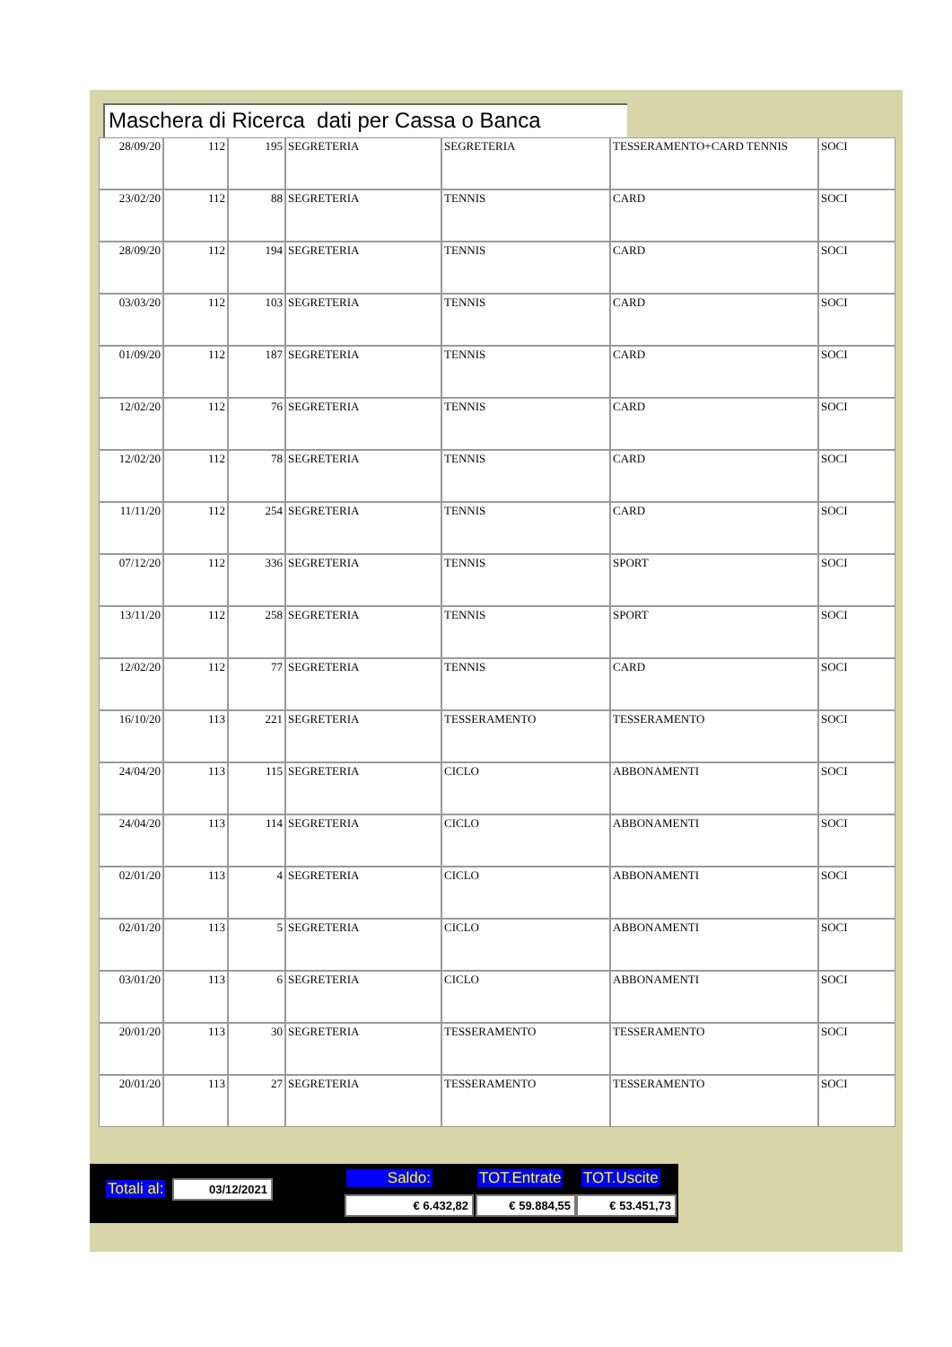Maschera di Ricerca dati per Cassa o Banca
| 28/09/20 | 112 | 195 | SEGRETERIA | SEGRETERIA | TESSERAMENTO+CARD TENNIS | SOCI |
| 23/02/20 | 112 | 88 | SEGRETERIA | TENNIS | CARD | SOCI |
| 28/09/20 | 112 | 194 | SEGRETERIA | TENNIS | CARD | SOCI |
| 03/03/20 | 112 | 103 | SEGRETERIA | TENNIS | CARD | SOCI |
| 01/09/20 | 112 | 187 | SEGRETERIA | TENNIS | CARD | SOCI |
| 12/02/20 | 112 | 76 | SEGRETERIA | TENNIS | CARD | SOCI |
| 12/02/20 | 112 | 78 | SEGRETERIA | TENNIS | CARD | SOCI |
| 11/11/20 | 112 | 254 | SEGRETERIA | TENNIS | CARD | SOCI |
| 07/12/20 | 112 | 336 | SEGRETERIA | TENNIS | SPORT | SOCI |
| 13/11/20 | 112 | 258 | SEGRETERIA | TENNIS | SPORT | SOCI |
| 12/02/20 | 112 | 77 | SEGRETERIA | TENNIS | CARD | SOCI |
| 16/10/20 | 113 | 221 | SEGRETERIA | TESSERAMENTO | TESSERAMENTO | SOCI |
| 24/04/20 | 113 | 115 | SEGRETERIA | CICLO | ABBONAMENTI | SOCI |
| 24/04/20 | 113 | 114 | SEGRETERIA | CICLO | ABBONAMENTI | SOCI |
| 02/01/20 | 113 | 4 | SEGRETERIA | CICLO | ABBONAMENTI | SOCI |
| 02/01/20 | 113 | 5 | SEGRETERIA | CICLO | ABBONAMENTI | SOCI |
| 03/01/20 | 113 | 6 | SEGRETERIA | CICLO | ABBONAMENTI | SOCI |
| 20/01/20 | 113 | 30 | SEGRETERIA | TESSERAMENTO | TESSERAMENTO | SOCI |
| 20/01/20 | 113 | 27 | SEGRETERIA | TESSERAMENTO | TESSERAMENTO | SOCI |
Totali al: 03/12/2021 Saldo: TOT.Entrate TOT.Uscite
€ 6.432,82 € 59.884,55 € 53.451,73